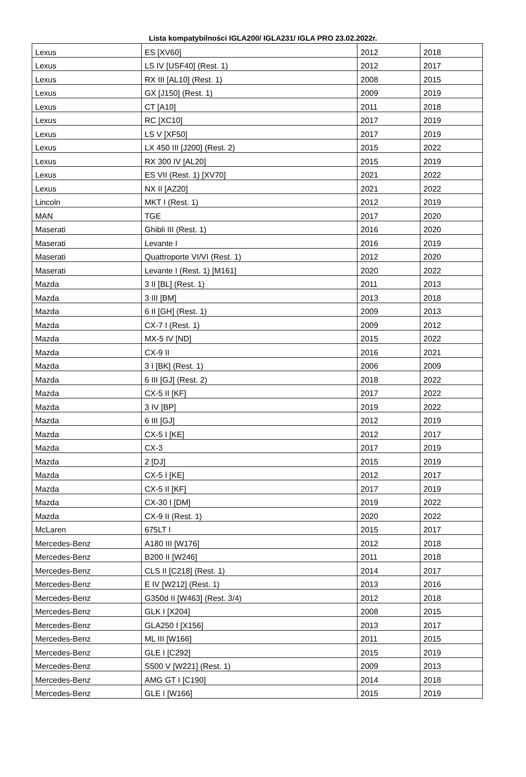Lista kompatybilności IGLA200/ IGLA231/ IGLA PRO 23.02.2022r.
| Lexus | ES [XV60] | 2012 | 2018 |
| Lexus | LS IV [USF40] (Rest. 1) | 2012 | 2017 |
| Lexus | RX III [AL10] (Rest. 1) | 2008 | 2015 |
| Lexus | GX [J150] (Rest. 1) | 2009 | 2019 |
| Lexus | CT [A10] | 2011 | 2018 |
| Lexus | RC [XC10] | 2017 | 2019 |
| Lexus | LS V [XF50] | 2017 | 2019 |
| Lexus | LX 450 III [J200] (Rest. 2) | 2015 | 2022 |
| Lexus | RX 300 IV [AL20] | 2015 | 2019 |
| Lexus | ES VII (Rest. 1) [XV70] | 2021 | 2022 |
| Lexus | NX II [AZ20] | 2021 | 2022 |
| Lincoln | MKT I (Rest. 1) | 2012 | 2019 |
| MAN | TGE | 2017 | 2020 |
| Maserati | Ghibli III (Rest. 1) | 2016 | 2020 |
| Maserati | Levante I | 2016 | 2019 |
| Maserati | Quattroporte VI/VI (Rest. 1) | 2012 | 2020 |
| Maserati | Levante I (Rest. 1) [M161] | 2020 | 2022 |
| Mazda | 3 II [BL] (Rest. 1) | 2011 | 2013 |
| Mazda | 3 III [BM] | 2013 | 2018 |
| Mazda | 6 II [GH] (Rest. 1) | 2009 | 2013 |
| Mazda | CX-7 I (Rest. 1) | 2009 | 2012 |
| Mazda | MX-5 IV [ND] | 2015 | 2022 |
| Mazda | CX-9 II | 2016 | 2021 |
| Mazda | 3 I [BK] (Rest. 1) | 2006 | 2009 |
| Mazda | 6 III [GJ] (Rest. 2) | 2018 | 2022 |
| Mazda | CX-5 II [KF] | 2017 | 2022 |
| Mazda | 3 IV [BP] | 2019 | 2022 |
| Mazda | 6 III [GJ] | 2012 | 2019 |
| Mazda | CX-5 I [KE] | 2012 | 2017 |
| Mazda | CX-3 | 2017 | 2019 |
| Mazda | 2 [DJ] | 2015 | 2019 |
| Mazda | CX-5 I [KE] | 2012 | 2017 |
| Mazda | CX-5 II [KF] | 2017 | 2019 |
| Mazda | CX-30 I [DM] | 2019 | 2022 |
| Mazda | CX-9 II (Rest. 1) | 2020 | 2022 |
| McLaren | 675LT I | 2015 | 2017 |
| Mercedes-Benz | A180 III [W176] | 2012 | 2018 |
| Mercedes-Benz | B200 II [W246] | 2011 | 2018 |
| Mercedes-Benz | CLS II [C218] (Rest. 1) | 2014 | 2017 |
| Mercedes-Benz | E IV [W212] (Rest. 1) | 2013 | 2016 |
| Mercedes-Benz | G350d II [W463] (Rest. 3/4) | 2012 | 2018 |
| Mercedes-Benz | GLK I [X204] | 2008 | 2015 |
| Mercedes-Benz | GLA250 I [X156] | 2013 | 2017 |
| Mercedes-Benz | ML III [W166] | 2011 | 2015 |
| Mercedes-Benz | GLE I [C292] | 2015 | 2019 |
| Mercedes-Benz | S500 V [W221] (Rest. 1) | 2009 | 2013 |
| Mercedes-Benz | AMG GT I [C190] | 2014 | 2018 |
| Mercedes-Benz | GLE I [W166] | 2015 | 2019 |